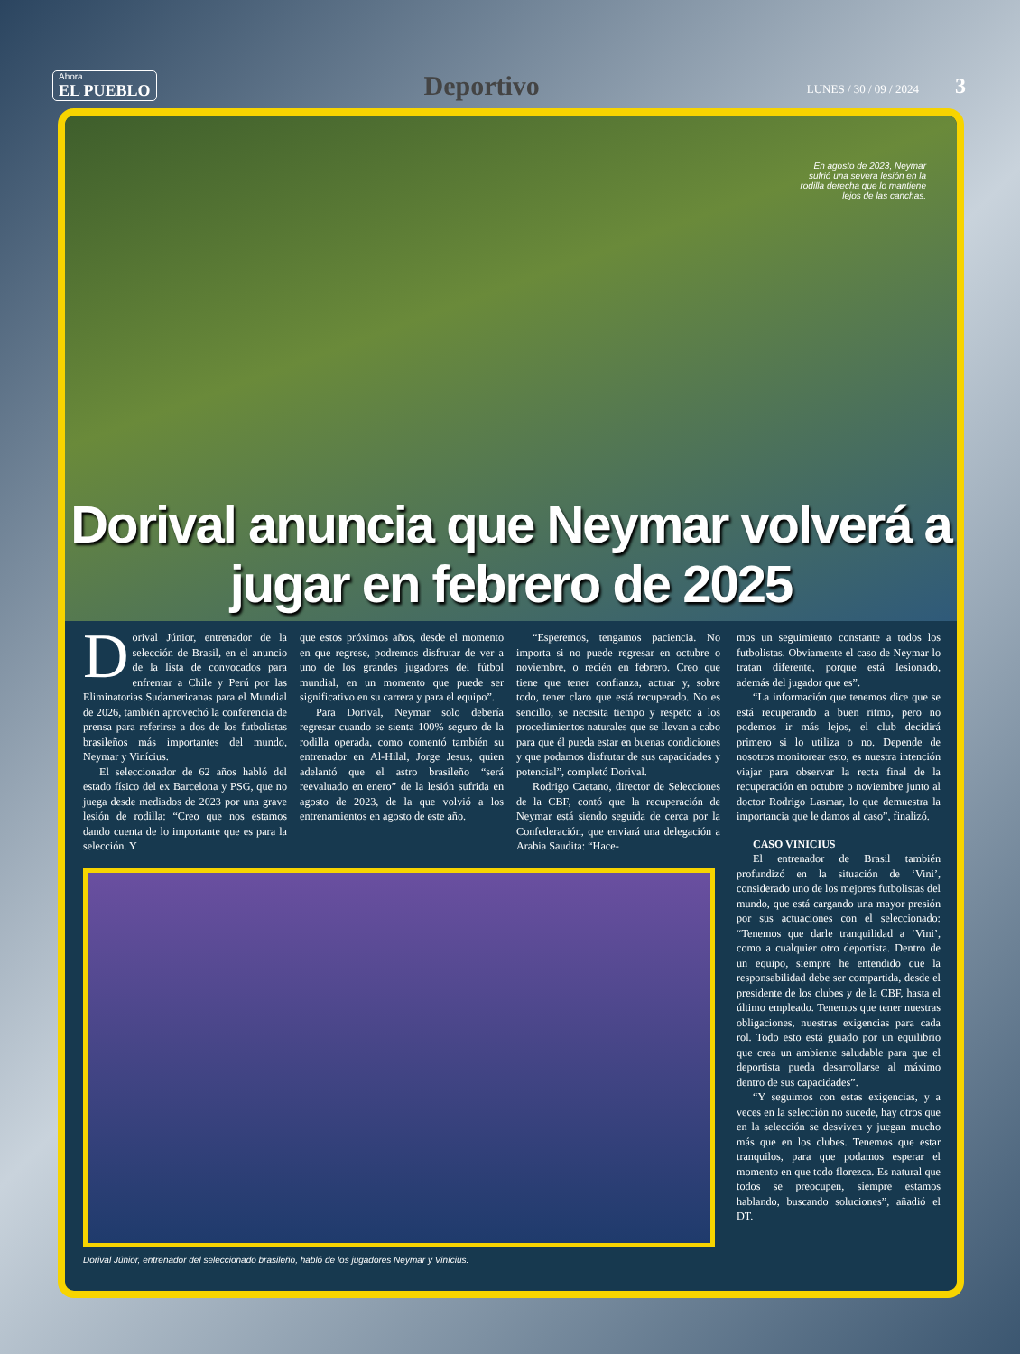Ahora
EL PUEBLO
Deportivo
LUNES / 30 / 09 / 2024 3
En agosto de 2023, Neymar sufrió una severa lesión en la rodilla derecha que lo mantiene lejos de las canchas.
Dorival anuncia que Neymar volverá a jugar en febrero de 2025
Dorival Júnior, entrenador de la selección de Brasil, en el anuncio de la lista de convocados para enfrentar a Chile y Perú por las Eliminatorias Sudamericanas para el Mundial de 2026, también aprovechó la conferencia de prensa para referirse a dos de los futbolistas brasileños más importantes del mundo, Neymar y Vinícius.
El seleccionador de 62 años habló del estado físico del ex Barcelona y PSG, que no juega desde mediados de 2023 por una grave lesión de rodilla: “Creo que nos estamos dando cuenta de lo importante que es para la selección. Y
que estos próximos años, desde el momento en que regrese, podremos disfrutar de ver a uno de los grandes jugadores del fútbol mundial, en un momento que puede ser significativo en su carrera y para el equipo”.
Para Dorival, Neymar solo debería regresar cuando se sienta 100% seguro de la rodilla operada, como comentó también su entrenador en Al-Hilal, Jorge Jesus, quien adelantó que el astro brasileño “será reevaluado en enero” de la lesión sufrida en agosto de 2023, de la que volvió a los entrenamientos en agosto de este año.
“Esperemos, tengamos paciencia. No importa si no puede regresar en octubre o noviembre, o recién en febrero. Creo que tiene que tener confianza, actuar y, sobre todo, tener claro que está recuperado. No es sencillo, se necesita tiempo y respeto a los procedimientos naturales que se llevan a cabo para que él pueda estar en buenas condiciones y que podamos disfrutar de sus capacidades y potencial”, completó Dorival.
Rodrigo Caetano, director de Selecciones de la CBF, contó que la recuperación de Neymar está siendo seguida de cerca por la Confederación, que enviará una delegación a Arabia Saudita: “Hace-
Dorival Júnior, entrenador del seleccionado brasileño, habló de los jugadores Neymar y Vinícius.
mos un seguimiento constante a todos los futbolistas. Obviamente el caso de Neymar lo tratan diferente, porque está lesionado, además del jugador que es”.
“La información que tenemos dice que se está recuperando a buen ritmo, pero no podemos ir más lejos, el club decidirá primero si lo utiliza o no. Depende de nosotros monitorear esto, es nuestra intención viajar para observar la recta final de la recuperación en octubre o noviembre junto al doctor Rodrigo Lasmar, lo que demuestra la importancia que le damos al caso”, finalizó.
CASO VINICIUS
El entrenador de Brasil también profundizó en la situación de ‘Vini’, considerado uno de los mejores futbolistas del mundo, que está cargando una mayor presión por sus actuaciones con el seleccionado: “Tenemos que darle tranquilidad a ‘Vini’, como a cualquier otro deportista. Dentro de un equipo, siempre he entendido que la responsabilidad debe ser compartida, desde el presidente de los clubes y de la CBF, hasta el último empleado. Tenemos que tener nuestras obligaciones, nuestras exigencias para cada rol. Todo esto está guiado por un equilibrio que crea un ambiente saludable para que el deportista pueda desarrollarse al máximo dentro de sus capacidades”.
“Y seguimos con estas exigencias, y a veces en la selección no sucede, hay otros que en la selección se desviven y juegan mucho más que en los clubes. Tenemos que estar tranquilos, para que podamos esperar el momento en que todo florezca. Es natural que todos se preocupen, siempre estamos hablando, buscando soluciones”, añadió el DT.